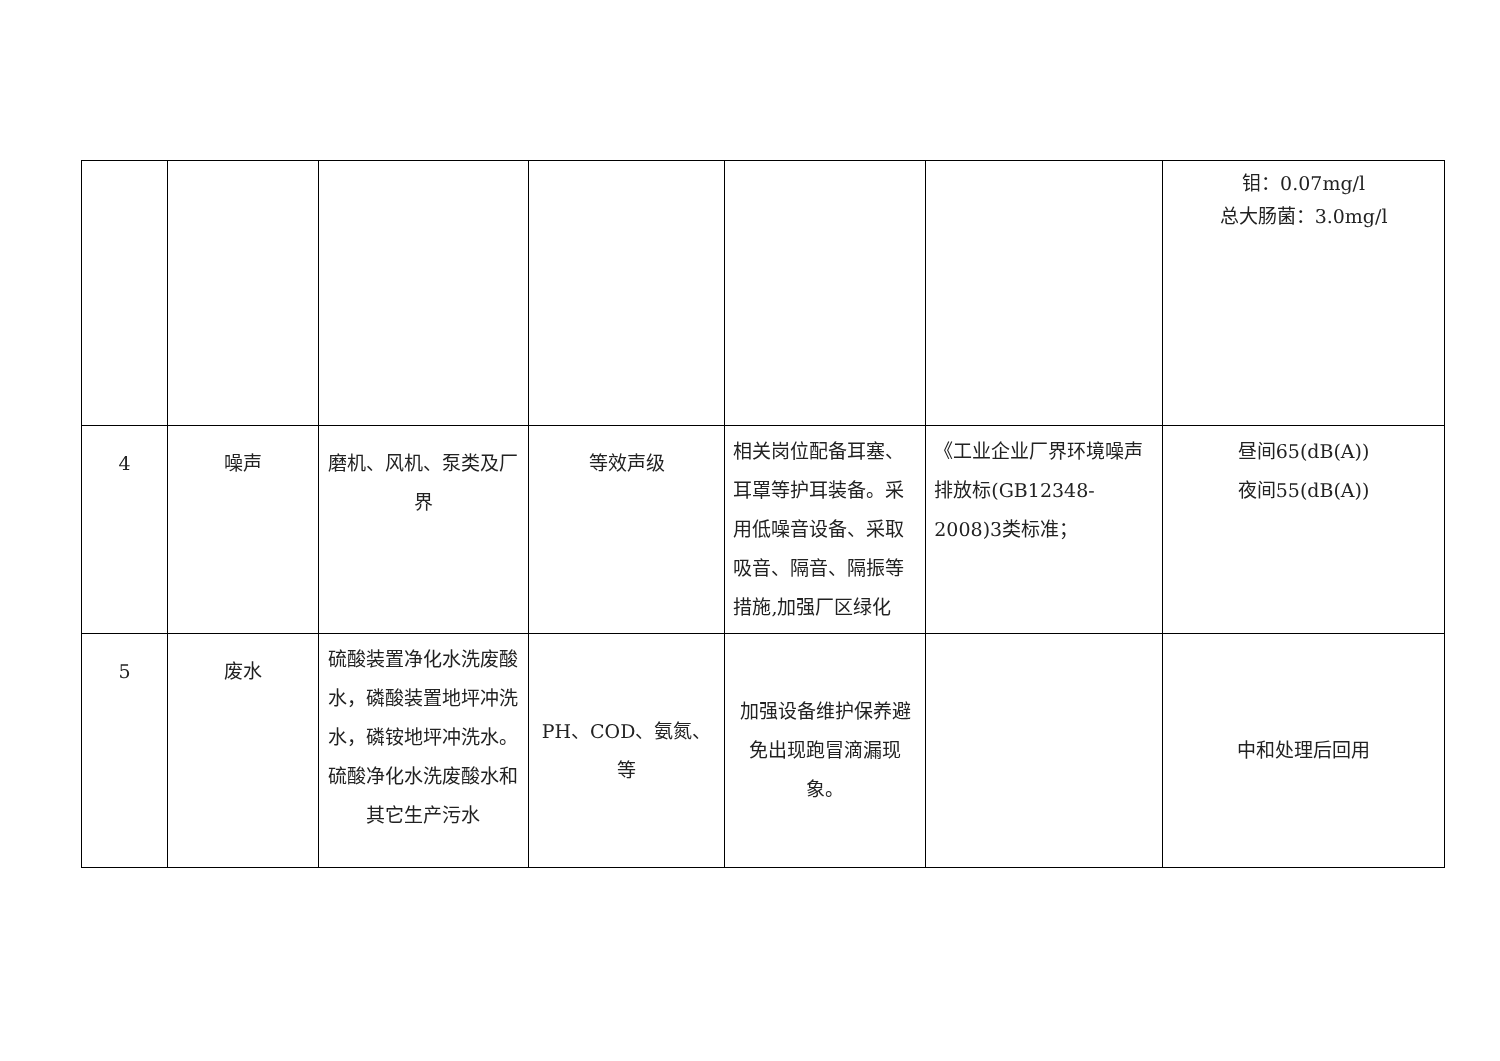| | | | | | | 钼：0.07mg/l 总大肠菌：3.0mg/l |
| 4 | 噪声 | 磨机、风机、泵类及厂界 | 等效声级 | 相关岗位配备耳塞、耳罩等护耳装备。采用低噪音设备、采取吸音、隔音、隔振等措施,加强厂区绿化 | 《工业企业厂界环境噪声排放标(GB12348-2008)3类标准； | 昼间65(dB(A)) 夜间55(dB(A)) |
| 5 | 废水 | 硫酸装置净化水洗废酸水，磷酸装置地坪冲洗水，磷铵地坪冲洗水。硫酸净化水洗废酸水和其它生产污水 | PH、COD、氨氮、等 | 加强设备维护保养避免出现跑冒滴漏现象。 | | 中和处理后回用 |